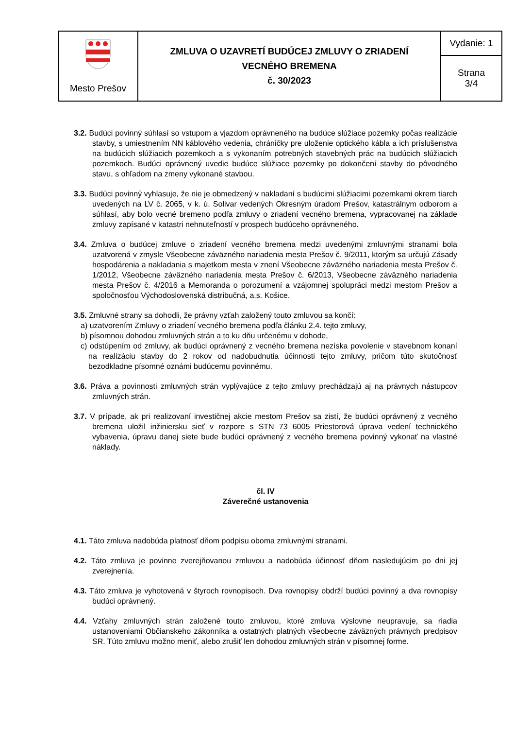| Mesto Prešov | ZMLUVA O UZAVRETÍ BUDÚCEJ ZMLUVY O ZRIADENÍ VECNÉHO BREMENA č. 30/2023 | Vydanie: 1 |
| | | Strana 3/4 |
3.2. Budúci povinný súhlasí so vstupom a vjazdom oprávneného na budúce slúžiace pozemky počas realizácie stavby, s umiestnením NN káblového vedenia, chráničky pre uloženie optického kábla a ich príslušenstva na budúcich slúžiacich pozemkoch a s vykonaním potrebných stavebných prác na budúcich slúžiacich pozemkoch. Budúci oprávnený uvedie budúce slúžiace pozemky po dokončení stavby do pôvodného stavu, s ohľadom na zmeny vykonané stavbou.
3.3. Budúci povinný vyhlasuje, že nie je obmedzený v nakladaní s budúcimi slúžiacimi pozemkami okrem tiarch uvedených na LV č. 2065, v k. ú. Solivar vedených Okresným úradom Prešov, katastrálnym odborom a súhlasí, aby bolo vecné bremeno podľa zmluvy o zriadení vecného bremena, vypracovanej na základe zmluvy zapísané v katastri nehnuteľností v prospech budúceho oprávneného.
3.4. Zmluva o budúcej zmluve o zriadení vecného bremena medzi uvedenými zmluvnými stranami bola uzatvorená v zmysle Všeobecne záväzného nariadenia mesta Prešov č. 9/2011, ktorým sa určujú Zásady hospodárenia a nakladania s majetkom mesta v znení Všeobecne záväzného nariadenia mesta Prešov č. 1/2012, Všeobecne záväzného nariadenia mesta Prešov č. 6/2013, Všeobecne záväzného nariadenia mesta Prešov č. 4/2016 a Memoranda o porozumení a vzájomnej spolupráci medzi mestom Prešov a spoločnosťou Východoslovenská distribučná, a.s. Košice.
3.5. Zmluvné strany sa dohodli, že právny vzťah založený touto zmluvou sa končí:
a) uzatvorením Zmluvy o zriadení vecného bremena podľa článku 2.4. tejto zmluvy,
b) písomnou dohodou zmluvných strán a to ku dňu určenému v dohode,
c) odstúpením od zmluvy, ak budúci oprávnený z vecného bremena nezíska povolenie v stavebnom konaní na realizáciu stavby do 2 rokov od nadobudnutia účinnosti tejto zmluvy, pričom túto skutočnosť bezodkladne písomné oznámi budúcemu povinnému.
3.6. Práva a povinnosti zmluvných strán vyplývajúce z tejto zmluvy prechádzajú aj na právnych nástupcov zmluvných strán.
3.7. V prípade, ak pri realizovaní investičnej akcie mestom Prešov sa zistí, že budúci oprávnený z vecného bremena uložil inžiniersku sieť v rozpore s STN 73 6005 Priestorová úprava vedení technického vybavenia, úpravu danej siete bude budúci oprávnený z vecného bremena povinný vykonať na vlastné náklady.
čl. IV
Záverečné ustanovenia
4.1. Táto zmluva nadobúda platnosť dňom podpisu oboma zmluvnými stranami.
4.2. Táto zmluva je povinne zverejňovanou zmluvou a nadobúda účinnosť dňom nasledujúcim po dni jej zverejnenia.
4.3. Táto zmluva je vyhotovená v štyroch rovnopisoch. Dva rovnopisy obdrží budúci povinný a dva rovnopisy budúci oprávnený.
4.4. Vzťahy zmluvných strán založené touto zmluvou, ktoré zmluva výslovne neupravuje, sa riadia ustanoveniami Občianskeho zákonníka a ostatných platných všeobecne záväzných právnych predpisov SR. Túto zmluvu možno meniť, alebo zrušiť len dohodou zmluvných strán v písomnej forme.